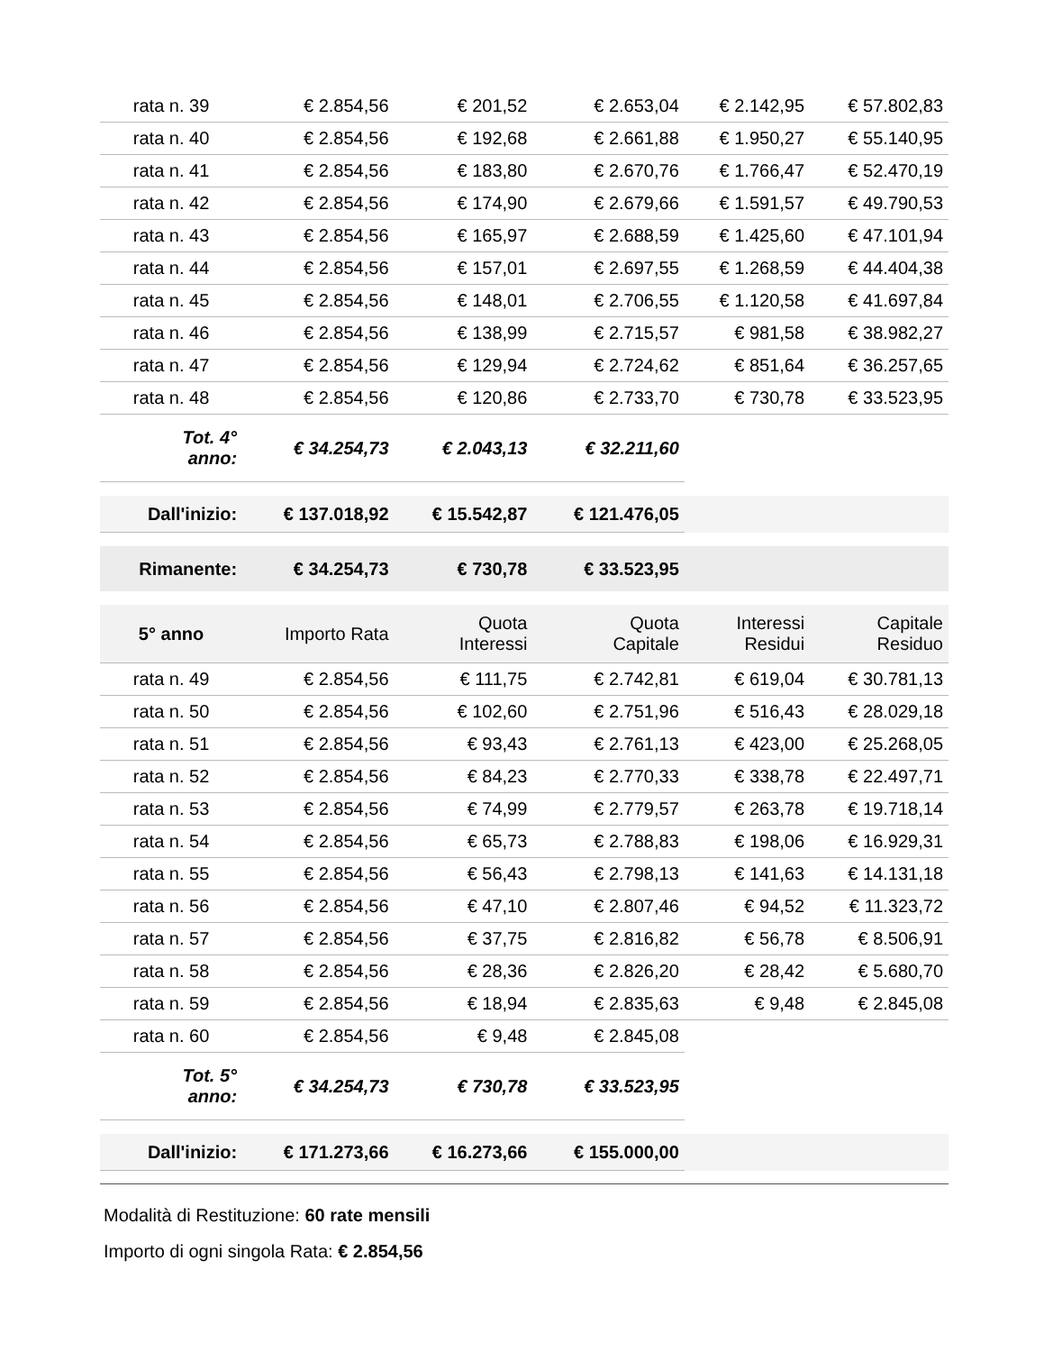| rata n. 39 | € 2.854,56 | € 201,52 | € 2.653,04 | € 2.142,95 | € 57.802,83 |
| rata n. 40 | € 2.854,56 | € 192,68 | € 2.661,88 | € 1.950,27 | € 55.140,95 |
| rata n. 41 | € 2.854,56 | € 183,80 | € 2.670,76 | € 1.766,47 | € 52.470,19 |
| rata n. 42 | € 2.854,56 | € 174,90 | € 2.679,66 | € 1.591,57 | € 49.790,53 |
| rata n. 43 | € 2.854,56 | € 165,97 | € 2.688,59 | € 1.425,60 | € 47.101,94 |
| rata n. 44 | € 2.854,56 | € 157,01 | € 2.697,55 | € 1.268,59 | € 44.404,38 |
| rata n. 45 | € 2.854,56 | € 148,01 | € 2.706,55 | € 1.120,58 | € 41.697,84 |
| rata n. 46 | € 2.854,56 | € 138,99 | € 2.715,57 | € 981,58 | € 38.982,27 |
| rata n. 47 | € 2.854,56 | € 129,94 | € 2.724,62 | € 851,64 | € 36.257,65 |
| rata n. 48 | € 2.854,56 | € 120,86 | € 2.733,70 | € 730,78 | € 33.523,95 |
| Tot. 4° anno: | € 34.254,73 | € 2.043,13 | € 32.211,60 | | |
| Dall'inizio: | € 137.018,92 | € 15.542,87 | € 121.476,05 | | |
| Rimanente: | € 34.254,73 | € 730,78 | € 33.523,95 | | |
| 5° anno | Importo Rata | Quota Interessi | Quota Capitale | Interessi Residui | Capitale Residuo |
| rata n. 49 | € 2.854,56 | € 111,75 | € 2.742,81 | € 619,04 | € 30.781,13 |
| rata n. 50 | € 2.854,56 | € 102,60 | € 2.751,96 | € 516,43 | € 28.029,18 |
| rata n. 51 | € 2.854,56 | € 93,43 | € 2.761,13 | € 423,00 | € 25.268,05 |
| rata n. 52 | € 2.854,56 | € 84,23 | € 2.770,33 | € 338,78 | € 22.497,71 |
| rata n. 53 | € 2.854,56 | € 74,99 | € 2.779,57 | € 263,78 | € 19.718,14 |
| rata n. 54 | € 2.854,56 | € 65,73 | € 2.788,83 | € 198,06 | € 16.929,31 |
| rata n. 55 | € 2.854,56 | € 56,43 | € 2.798,13 | € 141,63 | € 14.131,18 |
| rata n. 56 | € 2.854,56 | € 47,10 | € 2.807,46 | € 94,52 | € 11.323,72 |
| rata n. 57 | € 2.854,56 | € 37,75 | € 2.816,82 | € 56,78 | € 8.506,91 |
| rata n. 58 | € 2.854,56 | € 28,36 | € 2.826,20 | € 28,42 | € 5.680,70 |
| rata n. 59 | € 2.854,56 | € 18,94 | € 2.835,63 | € 9,48 | € 2.845,08 |
| rata n. 60 | € 2.854,56 | € 9,48 | € 2.845,08 | | |
| Tot. 5° anno: | € 34.254,73 | € 730,78 | € 33.523,95 | | |
| Dall'inizio: | € 171.273,66 | € 16.273,66 | € 155.000,00 | | |
Modalità di Restituzione: 60 rate mensili
Importo di ogni singola Rata: € 2.854,56